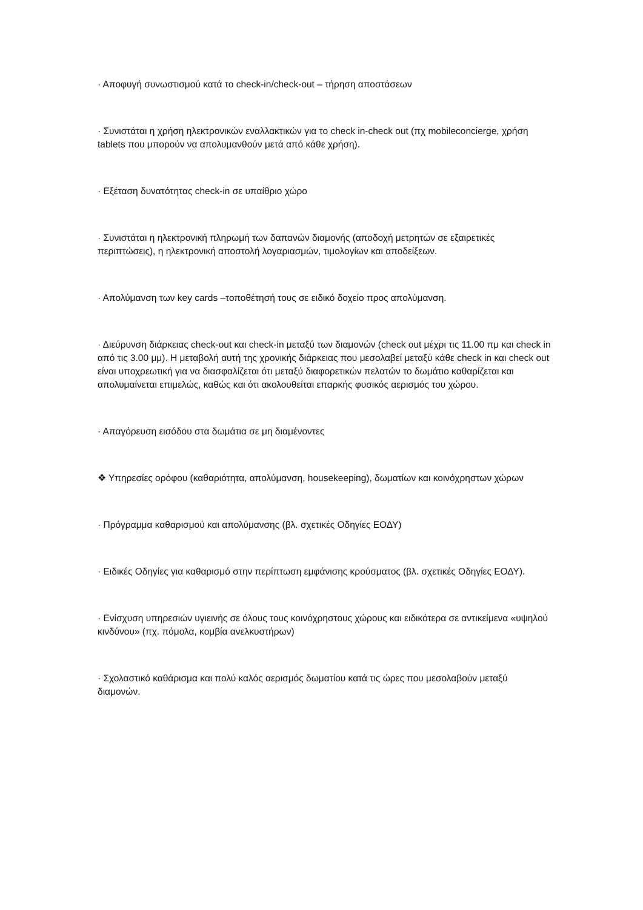· Αποφυγή συνωστισμού κατά το check-in/check-out – τήρηση αποστάσεων
· Συνιστάται η χρήση ηλεκτρονικών εναλλακτικών για το check in-check out (πχ mobileconcierge, χρήση tablets που μπορούν να απολυμανθούν μετά από κάθε χρήση).
· Εξέταση δυνατότητας check-in σε υπαίθριο χώρο
· Συνιστάται η ηλεκτρονική πληρωμή των δαπανών διαμονής (αποδοχή μετρητών σε εξαιρετικές περιπτώσεις), η ηλεκτρονική αποστολή λογαριασμών, τιμολογίων και αποδείξεων.
· Απολύμανση των key cards –τοποθέτησή τους σε ειδικό δοχείο προς απολύμανση.
· Διεύρυνση διάρκειας check-out και check-in μεταξύ των διαμονών (check out μέχρι τις 11.00 πμ και check in από τις 3.00 μμ). Η μεταβολή αυτή της χρονικής διάρκειας που μεσολαβεί μεταξύ κάθε check in και check out είναι υποχρεωτική για να διασφαλίζεται ότι μεταξύ διαφορετικών πελατών το δωμάτιο καθαρίζεται και απολυμαίνεται επιμελώς, καθώς και ότι ακολουθείται επαρκής φυσικός αερισμός του χώρου.
· Απαγόρευση εισόδου στα δωμάτια σε μη διαμένοντες
❖ Υπηρεσίες ορόφου (καθαριότητα, απολύμανση, housekeeping), δωματίων και κοινόχρηστων χώρων
· Πρόγραμμα καθαρισμού και απολύμανσης (βλ. σχετικές Οδηγίες ΕΟΔΥ)
· Ειδικές Οδηγίες για καθαρισμό στην περίπτωση εμφάνισης κρούσματος (βλ. σχετικές Οδηγίες ΕΟΔΥ).
· Ενίσχυση υπηρεσιών υγιεινής σε όλους τους κοινόχρηστους χώρους και ειδικότερα σε αντικείμενα «υψηλού κινδύνου» (πχ. πόμολα, κομβία ανελκυστήρων)
· Σχολαστικό καθάρισμα και πολύ καλός αερισμός δωματίου κατά τις ώρες που μεσολαβούν μεταξύ διαμονών.